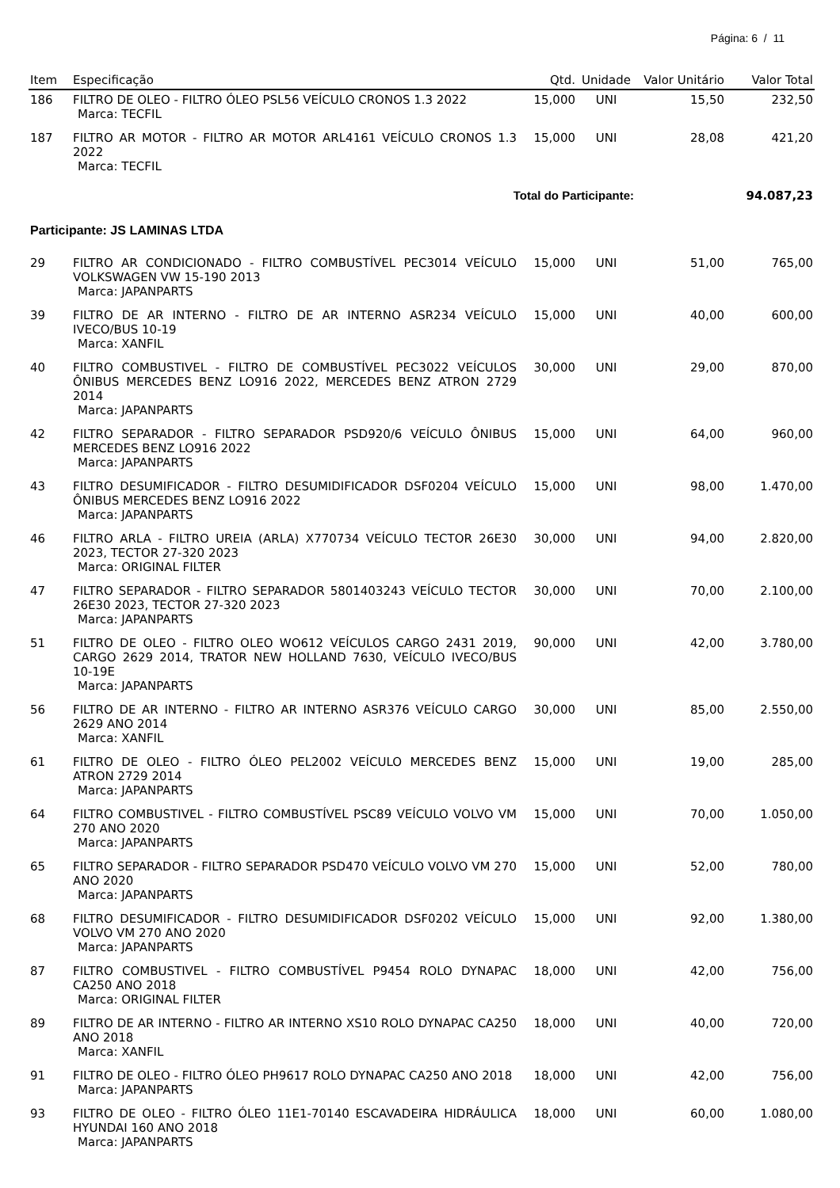Página: 6 / 11
| Item | Especificação | Qtd. | Unidade | Valor Unitário | Valor Total |
| --- | --- | --- | --- | --- | --- |
| 186 | FILTRO DE OLEO - FILTRO ÓLEO PSL56 VEÍCULO CRONOS 1.3 2022 Marca: TECFIL | 15,000 | UNI | 15,50 | 232,50 |
| 187 | FILTRO AR MOTOR - FILTRO AR MOTOR ARL4161 VEÍCULO CRONOS 1.3 2022 Marca: TECFIL | 15,000 | UNI | 28,08 | 421,20 |
| Total do Participante: | | | | | 94.087,23 |
| Participante: JS LAMINAS LTDA | | | | | |
| 29 | FILTRO AR CONDICIONADO - FILTRO COMBUSTÍVEL PEC3014 VEÍCULO VOLKSWAGEN VW 15-190 2013 Marca: JAPANPARTS | 15,000 | UNI | 51,00 | 765,00 |
| 39 | FILTRO DE AR INTERNO - FILTRO DE AR INTERNO ASR234 VEÍCULO IVECO/BUS 10-19 Marca: XANFIL | 15,000 | UNI | 40,00 | 600,00 |
| 40 | FILTRO COMBUSTIVEL - FILTRO DE COMBUSTÍVEL PEC3022 VEÍCULOS ÔNIBUS MERCEDES BENZ LO916 2022, MERCEDES BENZ ATRON 2729 2014 Marca: JAPANPARTS | 30,000 | UNI | 29,00 | 870,00 |
| 42 | FILTRO SEPARADOR - FILTRO SEPARADOR PSD920/6 VEÍCULO ÔNIBUS MERCEDES BENZ LO916 2022 Marca: JAPANPARTS | 15,000 | UNI | 64,00 | 960,00 |
| 43 | FILTRO DESUMIFICADOR - FILTRO DESUMIDIFICADOR DSF0204 VEÍCULO ÔNIBUS MERCEDES BENZ LO916 2022 Marca: JAPANPARTS | 15,000 | UNI | 98,00 | 1.470,00 |
| 46 | FILTRO ARLA - FILTRO UREIA (ARLA) X770734 VEÍCULO TECTOR 26E30 2023, TECTOR 27-320 2023 Marca: ORIGINAL FILTER | 30,000 | UNI | 94,00 | 2.820,00 |
| 47 | FILTRO SEPARADOR - FILTRO SEPARADOR 5801403243 VEÍCULO TECTOR 26E30 2023, TECTOR 27-320 2023 Marca: JAPANPARTS | 30,000 | UNI | 70,00 | 2.100,00 |
| 51 | FILTRO DE OLEO - FILTRO OLEO WO612 VEÍCULOS CARGO 2431 2019, CARGO 2629 2014, TRATOR NEW HOLLAND 7630, VEÍCULO IVECO/BUS 10-19E Marca: JAPANPARTS | 90,000 | UNI | 42,00 | 3.780,00 |
| 56 | FILTRO DE AR INTERNO - FILTRO AR INTERNO ASR376 VEÍCULO CARGO 2629 ANO 2014 Marca: XANFIL | 30,000 | UNI | 85,00 | 2.550,00 |
| 61 | FILTRO DE OLEO - FILTRO ÓLEO PEL2002 VEÍCULO MERCEDES BENZ ATRON 2729 2014 Marca: JAPANPARTS | 15,000 | UNI | 19,00 | 285,00 |
| 64 | FILTRO COMBUSTIVEL - FILTRO COMBUSTÍVEL PSC89 VEÍCULO VOLVO VM 270 ANO 2020 Marca: JAPANPARTS | 15,000 | UNI | 70,00 | 1.050,00 |
| 65 | FILTRO SEPARADOR - FILTRO SEPARADOR PSD470 VEÍCULO VOLVO VM 270 ANO 2020 Marca: JAPANPARTS | 15,000 | UNI | 52,00 | 780,00 |
| 68 | FILTRO DESUMIFICADOR - FILTRO DESUMIDIFICADOR DSF0202 VEÍCULO VOLVO VM 270 ANO 2020 Marca: JAPANPARTS | 15,000 | UNI | 92,00 | 1.380,00 |
| 87 | FILTRO COMBUSTIVEL - FILTRO COMBUSTÍVEL P9454 ROLO DYNAPAC CA250 ANO 2018 Marca: ORIGINAL FILTER | 18,000 | UNI | 42,00 | 756,00 |
| 89 | FILTRO DE AR INTERNO - FILTRO AR INTERNO XS10 ROLO DYNAPAC CA250 ANO 2018 Marca: XANFIL | 18,000 | UNI | 40,00 | 720,00 |
| 91 | FILTRO DE OLEO - FILTRO ÓLEO PH9617 ROLO DYNAPAC CA250 ANO 2018 Marca: JAPANPARTS | 18,000 | UNI | 42,00 | 756,00 |
| 93 | FILTRO DE OLEO - FILTRO ÓLEO 11E1-70140 ESCAVADEIRA HIDRÁULICA HYUNDAI 160 ANO 2018 Marca: JAPANPARTS | 18,000 | UNI | 60,00 | 1.080,00 |